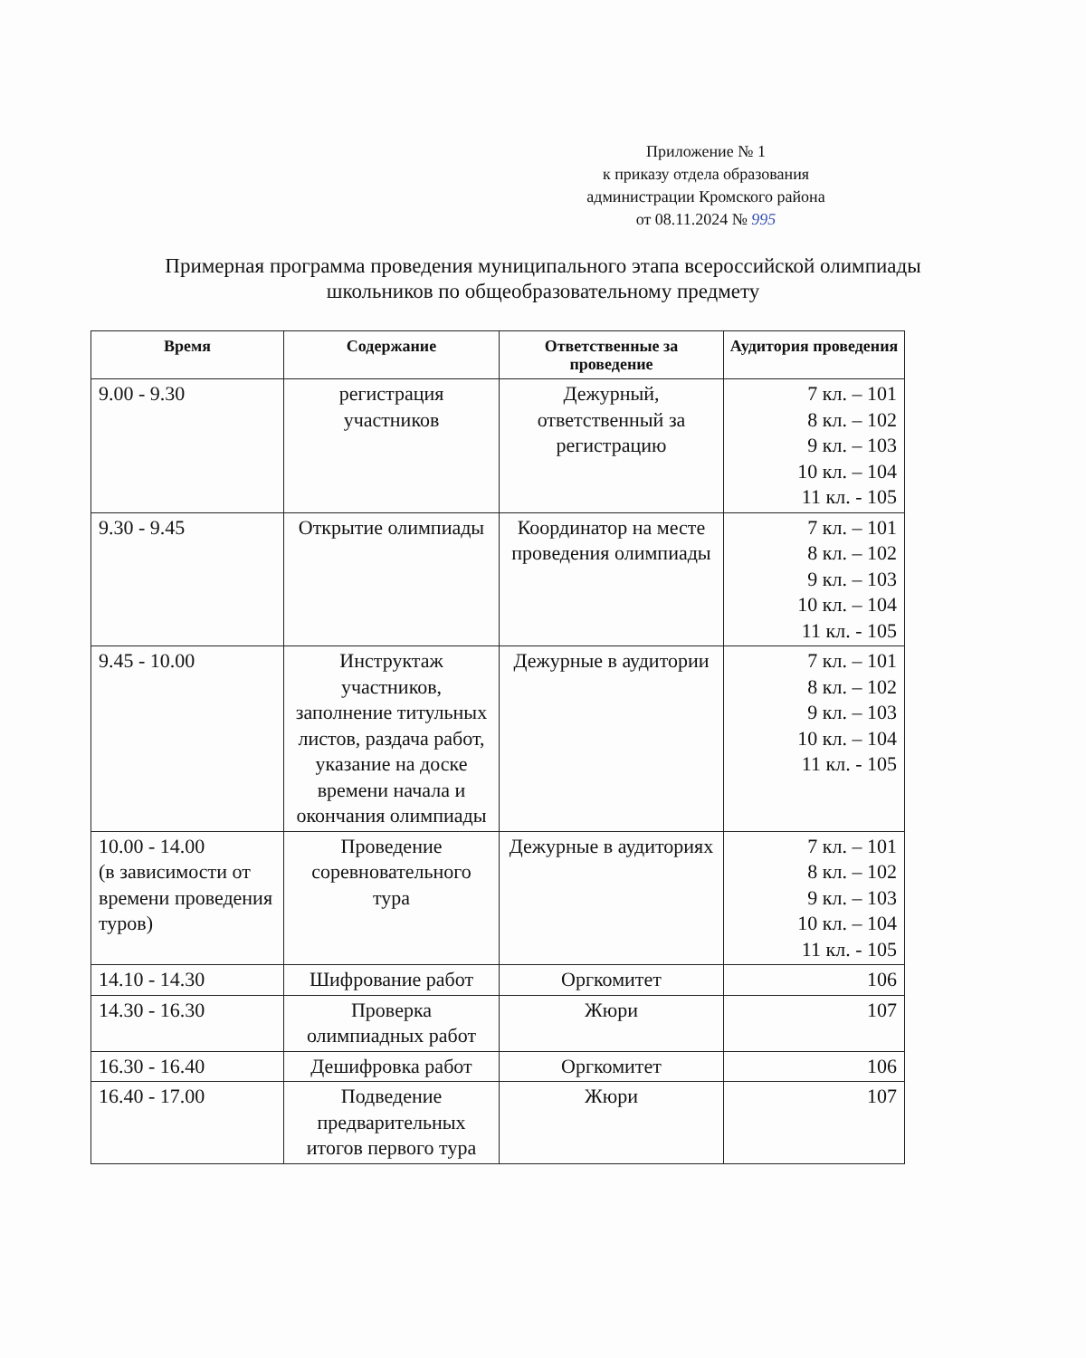Приложение № 1
к приказу отдела образования
администрации Кромского района
от 08.11.2024 № 995
Примерная программа проведения муниципального этапа всероссийской олимпиады школьников по общеобразовательному предмету
| Время | Содержание | Ответственные за проведение | Аудитория проведения |
| --- | --- | --- | --- |
| 9.00 - 9.30 | регистрация участников | Дежурный, ответственный за регистрацию | 7 кл. – 101 8 кл. – 102 9 кл. – 103 10 кл. – 104 11 кл. - 105 |
| 9.30 - 9.45 | Открытие олимпиады | Координатор на месте проведения олимпиады | 7 кл. – 101 8 кл. – 102 9 кл. – 103 10 кл. – 104 11 кл. - 105 |
| 9.45 - 10.00 | Инструктаж участников, заполнение титульных листов, раздача работ, указание на доске времени начала и окончания олимпиады | Дежурные в аудитории | 7 кл. – 101 8 кл. – 102 9 кл. – 103 10 кл. – 104 11 кл. - 105 |
| 10.00 - 14.00 (в зависимости от времени проведения туров) | Проведение соревновательного тура | Дежурные в аудиториях | 7 кл. – 101 8 кл. – 102 9 кл. – 103 10 кл. – 104 11 кл. - 105 |
| 14.10 - 14.30 | Шифрование работ | Оргкомитет | 106 |
| 14.30 - 16.30 | Проверка олимпиадных работ | Жюри | 107 |
| 16.30 - 16.40 | Дешифровка работ | Оргкомитет | 106 |
| 16.40 - 17.00 | Подведение предварительных итогов первого тура | Жюри | 107 |